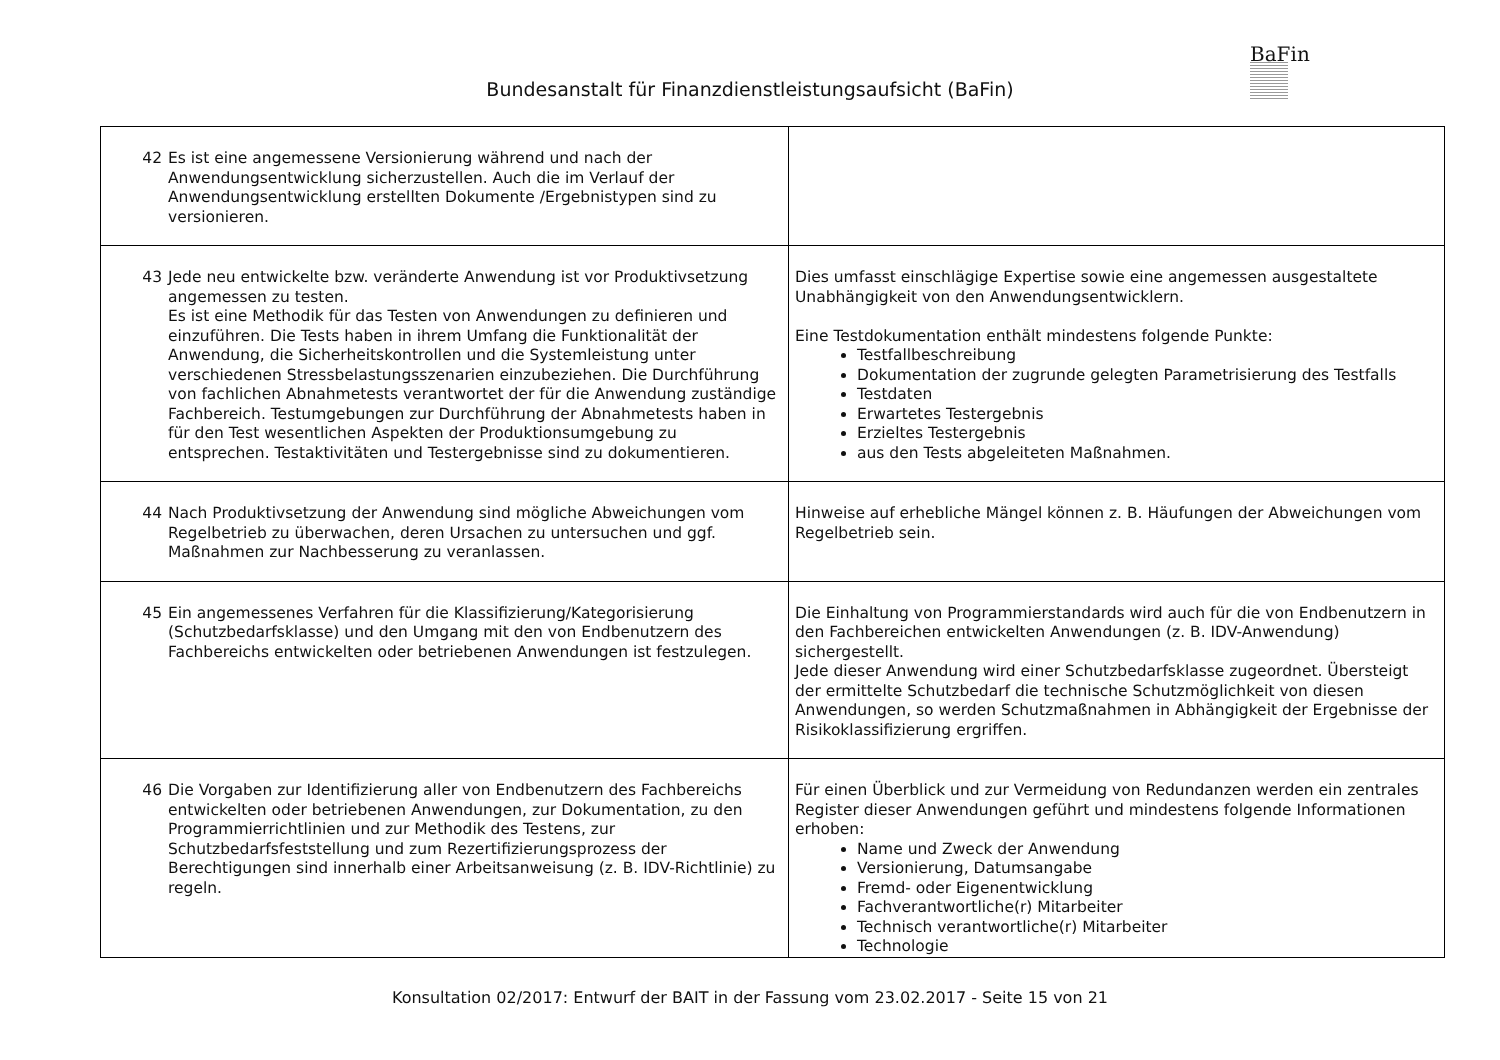BaFin
Bundesanstalt für Finanzdienstleistungsaufsicht (BaFin)
| 42 Es ist eine angemessene Versionierung während und nach der Anwendungsentwicklung sicherzustellen. Auch die im Verlauf der Anwendungsentwicklung erstellten Dokumente /Ergebnistypen sind zu versionieren. | |
| 43 Jede neu entwickelte bzw. veränderte Anwendung ist vor Produktivsetzung angemessen zu testen. Es ist eine Methodik für das Testen von Anwendungen zu definieren und einzuführen. Die Tests haben in ihrem Umfang die Funktionalität der Anwendung, die Sicherheitskontrollen und die Systemleistung unter verschiedenen Stressbelastungsszenarien einzubeziehen. Die Durchführung von fachlichen Abnahmetests verantwortet der für die Anwendung zuständige Fachbereich. Testumgebungen zur Durchführung der Abnahmetests haben in für den Test wesentlichen Aspekten der Produktionsumgebung zu entsprechen. Testaktivitäten und Testergebnisse sind zu dokumentieren. | Dies umfasst einschlägige Expertise sowie eine angemessen ausgestaltete Unabhängigkeit von den Anwendungsentwicklern. Eine Testdokumentation enthält mindestens folgende Punkte: Testfallbeschreibung Dokumentation der zugrunde gelegten Parametrisierung des Testfalls Testdaten Erwartetes Testergebnis Erzieltes Testergebnis aus den Tests abgeleiteten Maßnahmen. |
| 44 Nach Produktivsetzung der Anwendung sind mögliche Abweichungen vom Regelbetrieb zu überwachen, deren Ursachen zu untersuchen und ggf. Maßnahmen zur Nachbesserung zu veranlassen. | Hinweise auf erhebliche Mängel können z. B. Häufungen der Abweichungen vom Regelbetrieb sein. |
| 45 Ein angemessenes Verfahren für die Klassifizierung/Kategorisierung (Schutzbedarfsklasse) und den Umgang mit den von Endbenutzern des Fachbereichs entwickelten oder betriebenen Anwendungen ist festzulegen. | Die Einhaltung von Programmierstandards wird auch für die von Endbenutzern in den Fachbereichen entwickelten Anwendungen (z. B. IDV-Anwendung) sichergestellt. Jede dieser Anwendung wird einer Schutzbedarfsklasse zugeordnet. Übersteigt der ermittelte Schutzbedarf die technische Schutzmöglichkeit von diesen Anwendungen, so werden Schutzmaßnahmen in Abhängigkeit der Ergebnisse der Risikoklassifizierung ergriffen. |
| 46 Die Vorgaben zur Identifizierung aller von Endbenutzern des Fachbereichs entwickelten oder betriebenen Anwendungen, zur Dokumentation, zu den Programmierrichtlinien und zur Methodik des Testens, zur Schutzbedarfsfeststellung und zum Rezertifizierungsprozess der Berechtigungen sind innerhalb einer Arbeitsanweisung (z. B. IDV-Richtlinie) zu regeln. | Für einen Überblick und zur Vermeidung von Redundanzen werden ein zentrales Register dieser Anwendungen geführt und mindestens folgende Informationen erhoben: Name und Zweck der Anwendung Versionierung, Datumsangabe Fremd- oder Eigenentwicklung Fachverantwortliche(r) Mitarbeiter Technisch verantwortliche(r) Mitarbeiter Technologie |
Konsultation 02/2017: Entwurf der BAIT in der Fassung vom 23.02.2017 - Seite 15 von 21